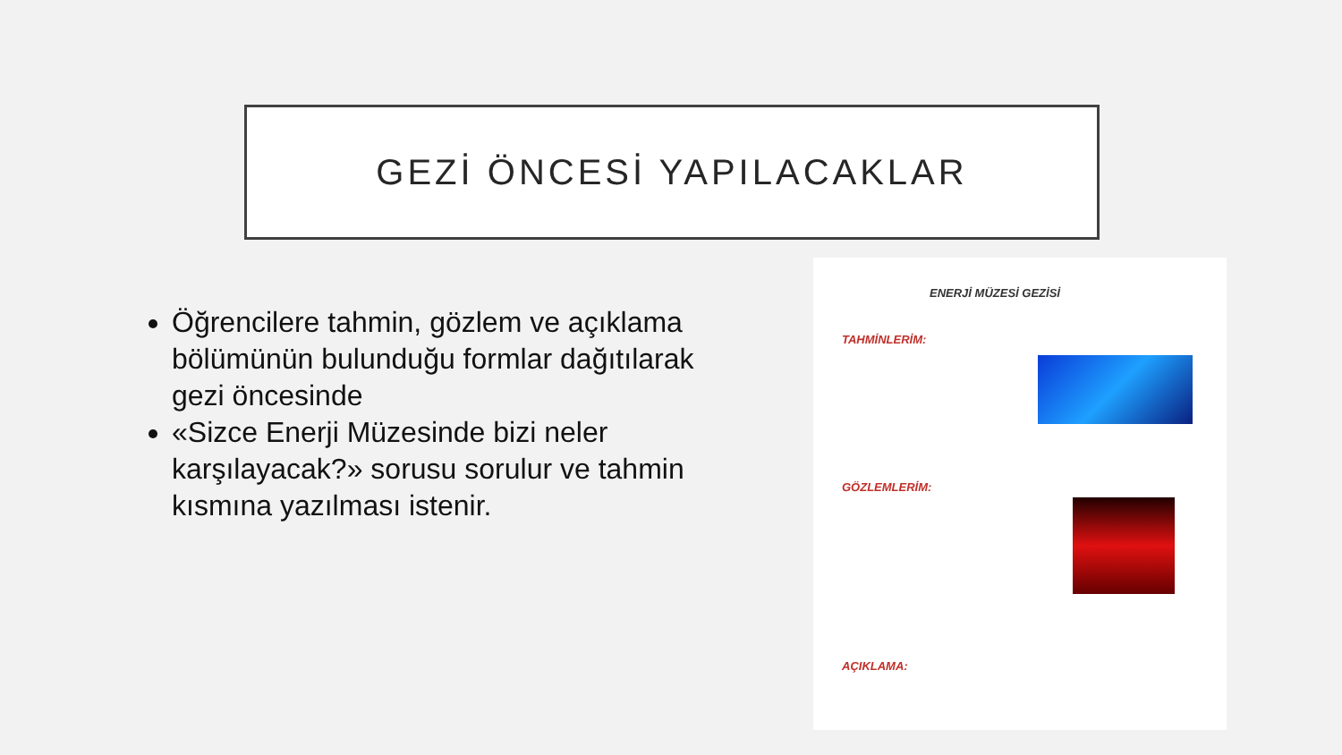GEZİ ÖNCESİ YAPILACAKLAR
Öğrencilere tahmin, gözlem ve açıklama bölümünün bulunduğu formlar dağıtılarak gezi öncesinde
«Sizce Enerji Müzesinde bizi neler karşılayacak?» sorusu sorulur ve tahmin kısmına yazılması istenir.
ENERJİ MÜZESİ GEZİSİ
TAHMİNLERİM:
GÖZLEMLERİM:
AÇIKLAMA: